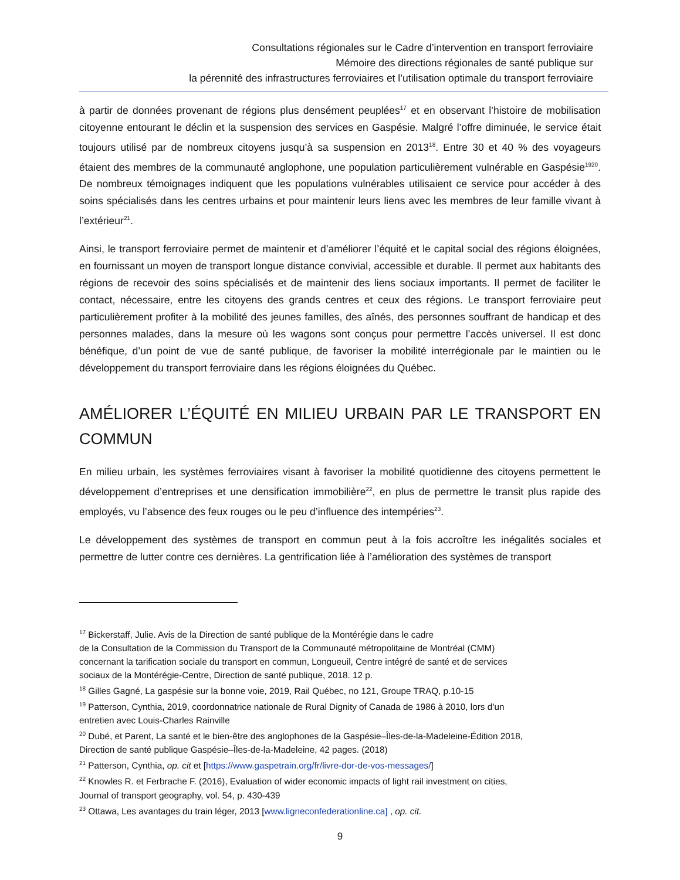Consultations régionales sur le Cadre d’intervention en transport ferroviaire
Mémoire des directions régionales de santé publique sur
la pérennité des infrastructures ferroviaires et l’utilisation optimale du transport ferroviaire
à partir de données provenant de régions plus densément peuplées<sup>17</sup> et en observant l’histoire de mobilisation citoyenne entourant le déclin et la suspension des services en Gaspésie. Malgré l’offre diminuée, le service était toujours utilisé par de nombreux citoyens jusqu’à sa suspension en 2013<sup>18</sup>. Entre 30 et 40 % des voyageurs étaient des membres de la communauté anglophone, une population particulièrement vulnérable en Gaspésie<sup>19</sup><sup>20</sup>. De nombreux témoignages indiquent que les populations vulnérables utilisaient ce service pour accéder à des soins spécialisés dans les centres urbains et pour maintenir leurs liens avec les membres de leur famille vivant à l’extérieur<sup>21</sup>.
Ainsi, le transport ferroviaire permet de maintenir et d’améliorer l’équité et le capital social des régions éloignées, en fournissant un moyen de transport longue distance convivial, accessible et durable. Il permet aux habitants des régions de recevoir des soins spécialisés et de maintenir des liens sociaux importants. Il permet de faciliter le contact, nécessaire, entre les citoyens des grands centres et ceux des régions. Le transport ferroviaire peut particulièrement profiter à la mobilité des jeunes familles, des aînés, des personnes souffrant de handicap et des personnes malades, dans la mesure où les wagons sont conçus pour permettre l’accès universel. Il est donc bénéfique, d’un point de vue de santé publique, de favoriser la mobilité interrégionale par le maintien ou le développement du transport ferroviaire dans les régions éloignées du Québec.
AMÉLIORER L’ÉQUITÉ EN MILIEU URBAIN PAR LE TRANSPORT EN COMMUN
En milieu urbain, les systèmes ferroviaires visant à favoriser la mobilité quotidienne des citoyens permettent le développement d’entreprises et une densification immobilière<sup>22</sup>, en plus de permettre le transit plus rapide des employés, vu l’absence des feux rouges ou le peu d’influence des intempéries<sup>23</sup>.
Le développement des systèmes de transport en commun peut à la fois accroître les inégalités sociales et permettre de lutter contre ces dernières. La gentrification liée à l’amélioration des systèmes de transport
<sup>17</sup> Bickerstaff, Julie. Avis de la Direction de santé publique de la Montérégie dans le cadre
de la Consultation de la Commission du Transport de la Communauté métropolitaine de Montréal (CMM)
concernant la tarification sociale du transport en commun, Longueuil, Centre intégré de santé et de services
sociaux de la Montérégie-Centre, Direction de santé publique, 2018. 12 p.
<sup>18</sup> Gilles Gagné, La gaspésie sur la bonne voie, 2019, Rail Québec, no 121, Groupe TRAQ, p.10-15
<sup>19</sup> Patterson, Cynthia, 2019, coordonnatrice nationale de Rural Dignity of Canada de 1986 à 2010, lors d’un
entretien avec Louis-Charles Rainville
<sup>20</sup> Dubé, et Parent, La santé et le bien-être des anglophones de la Gaspésie–Îles-de-la-Madeleine-Édition 2018,
Direction de santé publique Gaspésie–Îles-de-la-Madeleine, 42 pages. (2018)
<sup>21</sup> Patterson, Cynthia, op. cit et [https://www.gaspetrain.org/fr/livre-dor-de-vos-messages/]
<sup>22</sup> Knowles R. et Ferbrache F. (2016), Evaluation of wider economic impacts of light rail investment on cities,
Journal of transport geography, vol. 54, p. 430-439
<sup>23</sup> Ottawa, Les avantages du train léger, 2013 [www.ligneconfederationline.ca] , op. cit.
9